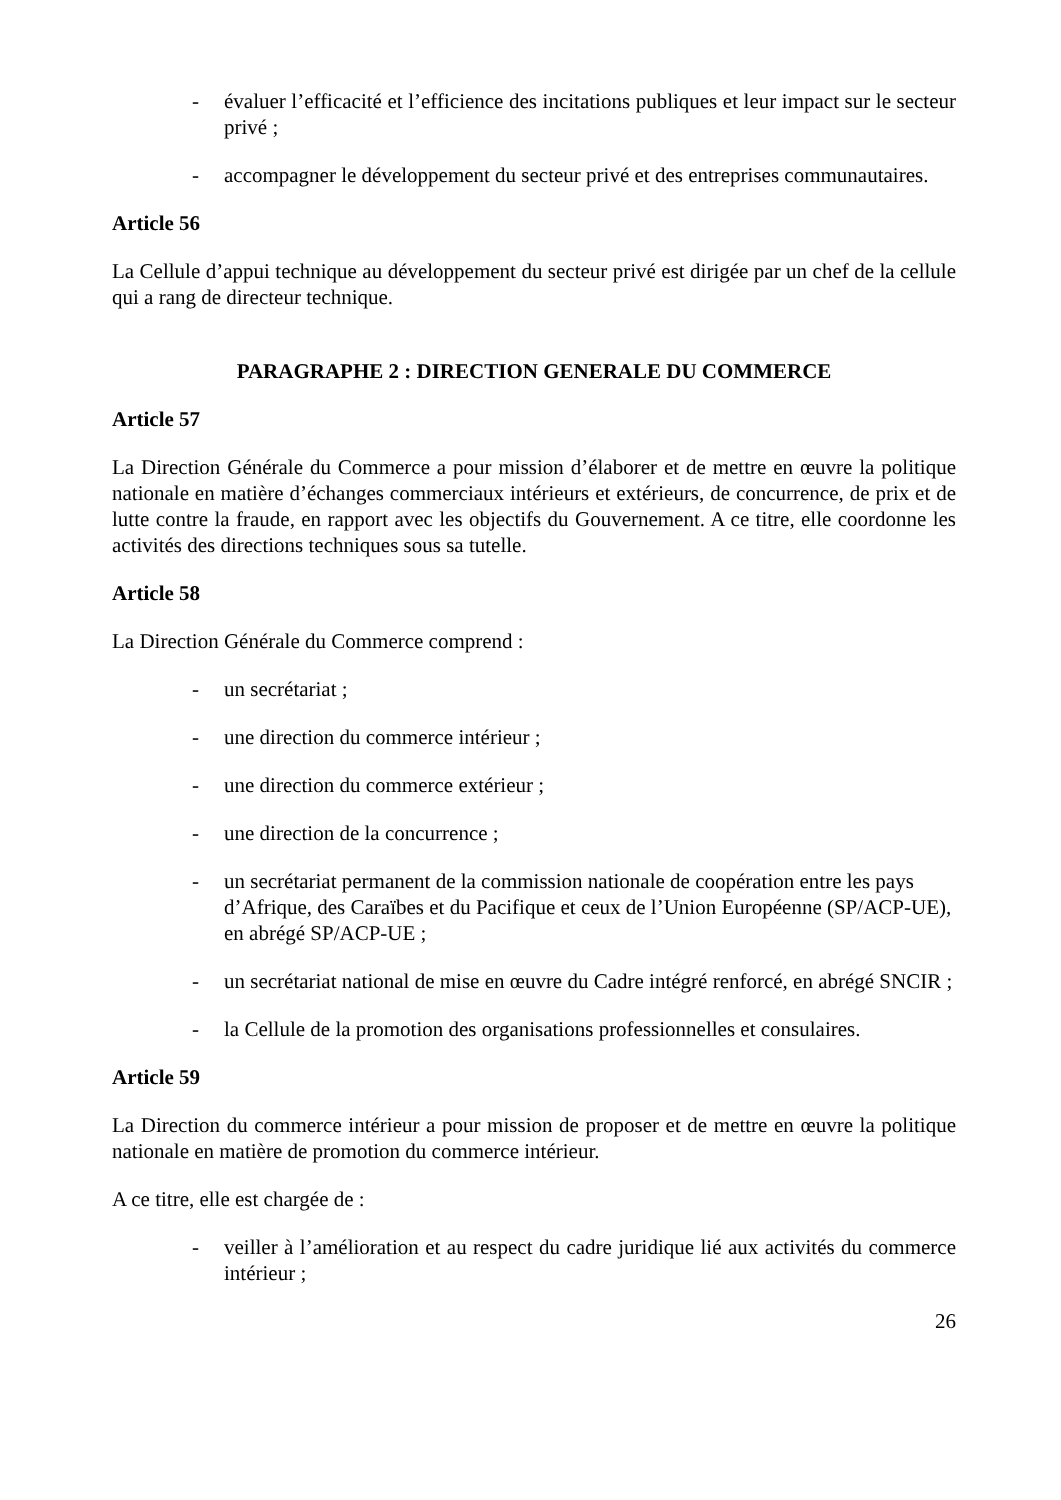- évaluer l’efficacité et l’efficience des incitations publiques et leur impact sur le secteur privé ;
- accompagner le développement du secteur privé et des entreprises communautaires.
Article 56
La Cellule d’appui technique au développement du secteur privé est dirigée par un chef de la cellule qui a rang de directeur technique.
PARAGRAPHE 2 : DIRECTION GENERALE DU COMMERCE
Article 57
La Direction Générale du Commerce a pour mission d’élaborer et de mettre en œuvre la politique nationale en matière d’échanges commerciaux intérieurs et extérieurs, de concurrence, de prix et de lutte contre la fraude, en rapport avec les objectifs du Gouvernement. A ce titre, elle coordonne les activités des directions techniques sous sa tutelle.
Article 58
La Direction Générale du Commerce comprend :
- un secrétariat ;
- une direction du commerce intérieur ;
- une direction du commerce extérieur ;
- une direction de la concurrence ;
- un secrétariat permanent de la commission nationale de coopération entre les pays d’Afrique, des Caraïbes et du Pacifique et ceux de l’Union Européenne (SP/ACP-UE), en abrégé SP/ACP-UE ;
- un secrétariat national de mise en œuvre du Cadre intégré renforcé, en abrégé SNCIR ;
- la Cellule de la promotion des organisations professionnelles et consulaires.
Article 59
La Direction du commerce intérieur a pour mission de proposer et de mettre en œuvre la politique nationale en matière de promotion du commerce intérieur.
A ce titre, elle est chargée de :
- veiller à l’amélioration et au respect du cadre juridique lié aux activités du commerce intérieur ;
26